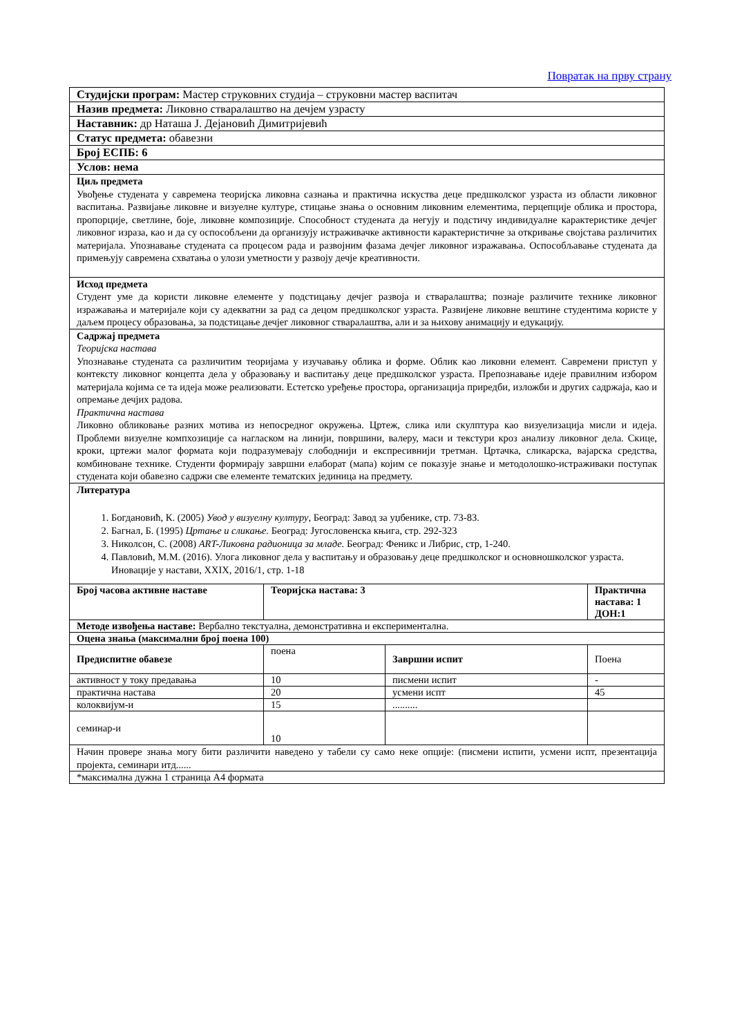Повратак на прву страну
| Студијски програм: Мастер струковних студија – струковни мастер васпитач | | | |
| Назив предмета: Ликовно стваралаштво на дечјем узрасту | | | |
| Наставник: др Наташа Ј. Дејановић Димитријевић | | | |
| Статус предмета: обавезни | | | |
| Број ЕСПБ: 6 | | | |
| Услов: нема | | | |
| Циљ предмета Увођење студената у савремена теоријска ликовна сазнања и практична искуства деце предшколског узраста из области ликовног васпитања. Развијање ликовне и визуелне културе, стицање знања о основним ликовним елементима, перцепције облика и простора, пропорције, светлине, боје, ликовне композиције. Способност студената да негују и подстичу индивидуалне карактеристике дечјег ликовног израза, као и да су оспособљени да организују истраживачке активности карактеристичне за откривање својстава различитих материјала. Упознавање студената са процесом рада и развојним фазама дечјег ликовног изражавања. Оспособљавање студената да примењују савремена схватања о улози уметности у развоју дечје креативности. | | | |
| Исход предмета Студент уме да користи ликовне елементе у подстицању дечјег развоја и стваралаштва; познаје различите технике ликовног изражавања и материјале који су адекватни за рад са децом предшколског узраста. Развијене ликовне вештине студентима користе у даљем процесу образовања, за подстицање дечјег ликовног стваралаштва, али и за њихову анимацију и едукацију. | | | |
| Садржај предмета Теоријска настава Упознавање студената са различитим теоријама у изучавању облика и форме. Облик као ликовни елемент. Савремени приступ у контексту ликовног концепта дела у образовању и васпитању деце предшколског узраста. Препознавање идеје правилним избором материјала којима се та идеја може реализовати. Естетско уређење простора, организација приредби, изложби и других садржаја, као и опремање дечјих радова. Практична настава Ликовно обликовање разних мотива из непосредног окружења. Цртеж, слика или скулптура као визуелизација мисли и идеја. Проблеми визуелне компхозиције са нагласком на линији, површини, валеру, маси и текстури кроз анализу ликовног дела. Скице, кроки, цртежи малог формата који подразумевају слободнији и експресивнији третман. Цртачка, сликарска, вајарска средства, комбиноване технике. Студенти формирају завршни елаборат (мапа) којим се показује знање и методолошко-истраживаки поступак студената који обавезно садржи све елементе тематских јединица на предмету. | | | |
| Литература 1. Богдановић, К. (2005) Увод у визуелну културу , Београд: Завод за уџбенике, стр. 73-83. 2. Багнал, Б. (1995) Цртање и сликање. Београд: Југословенска књига, стр. 292-323 3. Николсон, С. (2008) ART-Ликовна радионица за младе. Београд: Феникс и Либрис, стр, 1-240. 4. Павловић, М.М. (2016). Улога ликовног дела у васпитању и образовању деце предшколског и основношколског узраста. Иновације у настави, XXIX, 2016/1, стр. 1-18 | | | |
| Број часова активне наставе | Теоријска настава: 3 | | Практична настава: 1 ДОН:1 |
| Методе извођења наставе: Вербално текстуална, демонстративна и експериментална. | | | |
| Оцена знања (максимални број поена 100) | | | |
| Предиспитне обавезе | поена | Завршни испит | Поена |
| активност у току предавања | 10 | писмени испит | - |
| практична настава | 20 | усмени испт | 45 |
| колоквијум-и | 15 | .......... | |
| семинар-и | 10 | | |
| Начин провере знања могу бити различити наведено у табели су само неке опције: (писмени испити, усмени испт, презентација пројекта, семинари итд...... | | | |
| *максимална дужна 1 страница А4 формата | | | |